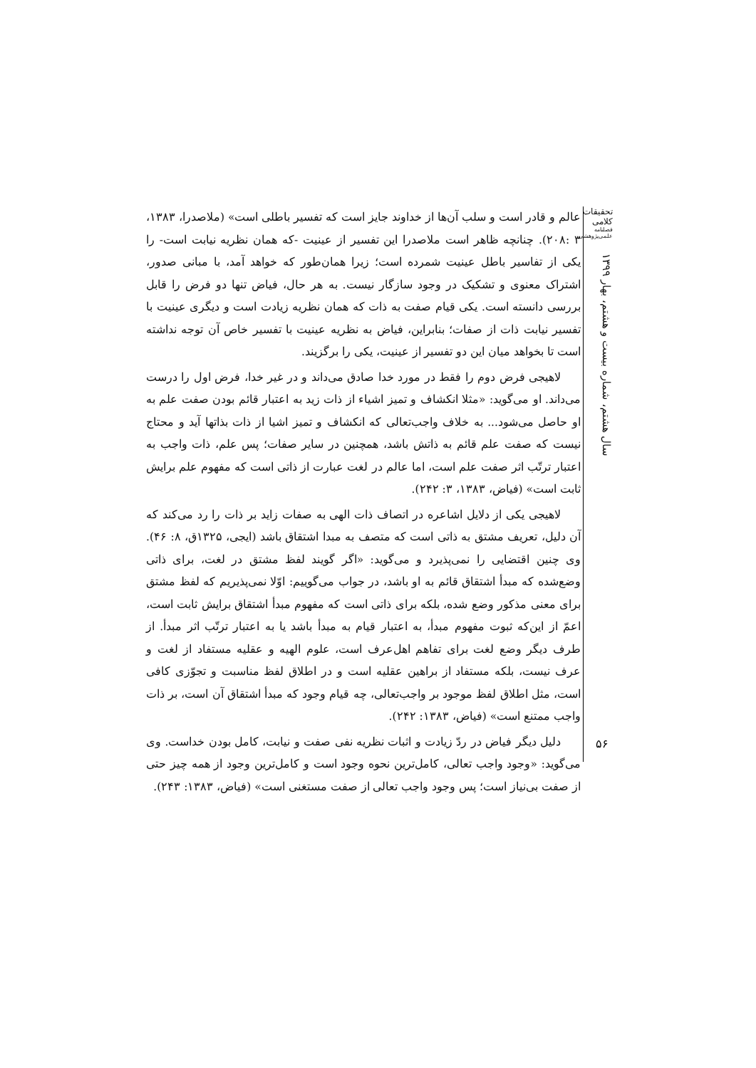تحقیقات کلامی
فصلنامه علمی‌پژوهشی
سال هشتم، شماره بیست و هشتم، بهار ۱۳۹۹
۵۶
عالم و قادر است و سلب آن‌ها از خداوند جایز است که تفسیر باطلی است» (ملاصدرا، ۱۳۸۳، ۳ :۲۰۸). چنانچه ظاهر است ملاصدرا این تفسیر از عینیت -که همان نظریه نیابت است- را یکی از تفاسیر باطل عینیت شمرده است؛ زیرا همان‌طور که خواهد آمد، با مبانی صدور، اشتراک معنوی و تشکیک در وجود سازگار نیست. به هر حال، فیاض تنها دو فرض را قابل بررسی دانسته است. یکی قیام صفت به ذات که همان نظریه زیادت است و دیگری عینیت با تفسیر نیابت ذات از صفات؛ بنابراین، فیاض به نظریه عینیت با تفسیر خاص آن توجه نداشته است تا بخواهد میان این دو تفسیر از عینیت، یکی را برگزیند.
لاهیجی فرض دوم را فقط در مورد خدا صادق می‌داند و در غیر خدا، فرض اول را درست می‌داند. او می‌گوید: «مثلا انکشاف و تمیز اشیاء از ذات زید به اعتبار قائم بودن صفت علم به او حاصل می‌شود... به خلاف واجب‌تعالی که انکشاف و تمیز اشیا از ذات بذاتها آید و محتاج نیست که صفت علم قائم به ذاتش باشد، همچنین در سایر صفات؛ پس علم، ذات واجب به اعتبار ترتّب اثر صفت علم است، اما عالم در لغت عبارت از ذاتی است که مفهوم علم برایش ثابت است» (فیاض، ۱۳۸۳، ۳: ۲۴۲).
لاهیجی یکی از دلایل اشاعره در اتصاف ذات الهی به صفات زاید بر ذات را رد می‌کند که آن دلیل، تعریف مشتق به ذاتی است که متصف به مبدا اشتقاق باشد (ایجی، ۱۳۲۵ق، ۸: ۴۶). وی چنین اقتضایی را نمی‌پذیرد و می‌گوید: «اگر گویند لفظ مشتق در لغت، برای ذاتی وضع‌شده که مبدأ اشتقاق قائم به او باشد، در جواب می‌گوییم: اوّلا نمی‌پذیریم که لفظ مشتق برای معنی مذکور وضع شده، بلکه برای ذاتی است که مفهوم مبدأ اشتقاق برایش ثابت است، اعمّ از این‌که ثبوت مفهوم مبدأ، به اعتبار قیام به مبدأ باشد یا به اعتبار ترتّب اثر مبدأ. از طرف دیگر وضع لغت برای تفاهم اهل‌عرف است، علوم الهیه و عقلیه مستفاد از لغت و عرف نیست، بلکه مستفاد از براهین عقلیه است و در اطلاق لفظ مناسبت و تجوّزی کافی است، مثل اطلاق لفظ موجود بر واجب‌تعالی، چه قیام وجود که مبدأ اشتقاق آن است، بر ذات واجب ممتنع است» (فیاض، ۱۳۸۳: ۲۴۲).
دلیل دیگر فیاض در ردّ زیادت و اثبات نظریه نفی صفت و نیابت، کامل بودن خداست. وی می‌گوید: «وجود واجب تعالی، کامل‌ترین نحوه وجود است و کامل‌ترین وجود از همه چیز حتی از صفت بی‌نیاز است؛ پس وجود واجب تعالی از صفت مستغنی است» (فیاض، ۱۳۸۳: ۲۴۳).